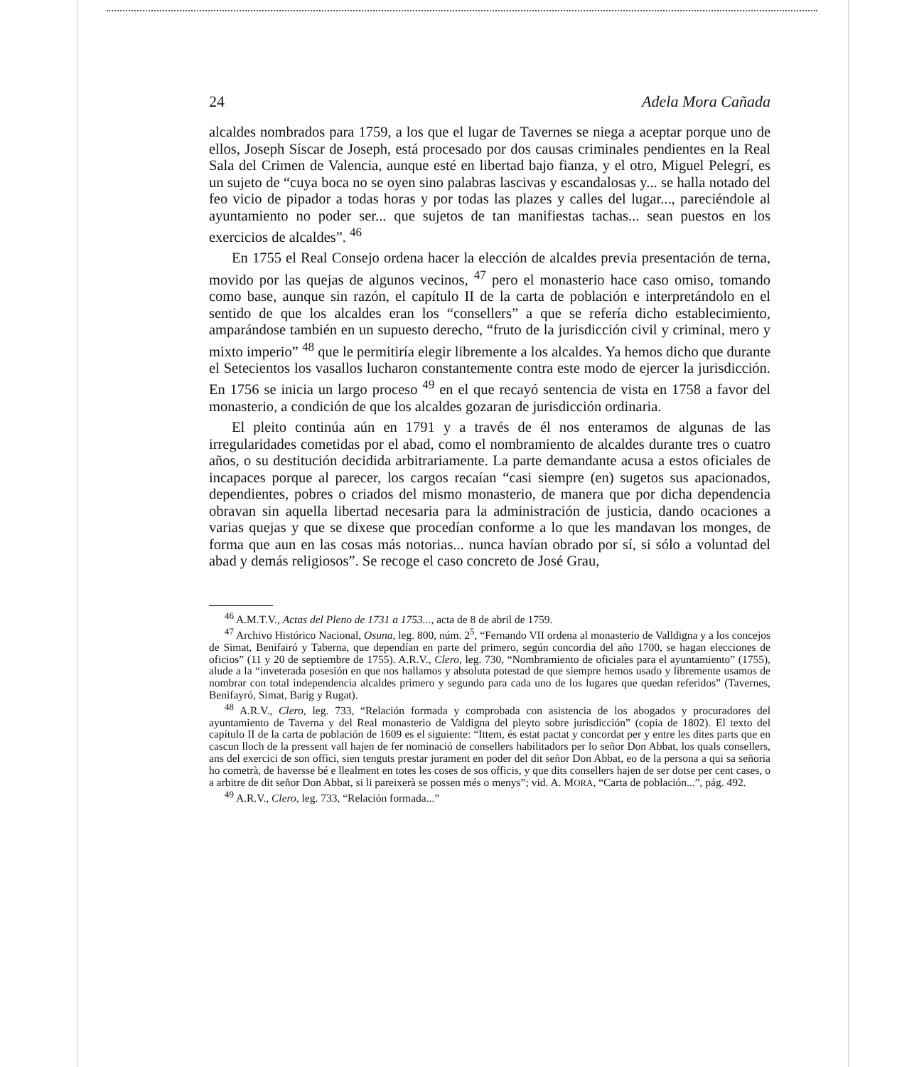24 Adela Mora Cañada
alcaldes nombrados para 1759, a los que el lugar de Tavernes se niega a aceptar porque uno de ellos, Joseph Síscar de Joseph, está procesado por dos causas criminales pendientes en la Real Sala del Crimen de Valencia, aunque esté en libertad bajo fianza, y el otro, Miguel Pelegrí, es un sujeto de “cuya boca no se oyen sino palabras lascivas y escandalosas y... se halla notado del feo vicio de pipador a todas horas y por todas las plazes y calles del lugar..., pareciéndole al ayuntamiento no poder ser... que sujetos de tan manifiestas tachas... sean puestos en los exercicios de alcaldes”. <sup>46</sup>
En 1755 el Real Consejo ordena hacer la elección de alcaldes previa presentación de terna, movido por las quejas de algunos vecinos, <sup>47</sup> pero el monasterio hace caso omiso, tomando como base, aunque sin razón, el capítulo II de la carta de población e interpretándolo en el sentido de que los alcaldes eran los “consellers” a que se refería dicho establecimiento, amparándose también en un supuesto derecho, “fruto de la jurisdicción civil y criminal, mero y mixto imperio” <sup>48</sup> que le permitiría elegir libremente a los alcaldes. Ya hemos dicho que durante el Setecientos los vasallos lucharon constantemente contra este modo de ejercer la jurisdicción. En 1756 se inicia un largo proceso <sup>49</sup> en el que recayó sentencia de vista en 1758 a favor del monasterio, a condición de que los alcaldes gozaran de jurisdicción ordinaria.
El pleito continúa aún en 1791 y a través de él nos enteramos de algunas de las irregularidades cometidas por el abad, como el nombramiento de alcaldes durante tres o cuatro años, o su destitución decidida arbitrariamente. La parte demandante acusa a estos oficiales de incapaces porque al parecer, los cargos recaían “casi siempre (en) sugetos sus apacionados, dependientes, pobres o criados del mismo monasterio, de manera que por dicha dependencia obravan sin aquella libertad necesaria para la administración de justicia, dando ocaciones a varias quejas y que se dixese que procedían conforme a lo que les mandavan los monges, de forma que aun en las cosas más notorias... nunca havían obrado por sí, si sólo a voluntad del abad y demás religiosos”. Se recoge el caso concreto de José Grau,
<sup>46</sup> A.M.T.V., Actas del Pleno de 1731 a 1753..., acta de 8 de abril de 1759.
<sup>47</sup> Archivo Histórico Nacional, Osuna, leg. 800, núm. 2<sup>5</sup>, “Fernando VII ordena al monasterio de Valldigna y a los concejos de Simat, Benifairó y Taberna, que dependían en parte del primero, según concordia del año 1700, se hagan elecciones de oficios” (11 y 20 de septiembre de 1755). A.R.V., Clero, leg. 730, “Nombramiento de oficiales para el ayuntamiento” (1755), alude a la “inveterada posesión en que nos hallamos y absoluta potestad de que siempre hemos usado y libremente usamos de nombrar con total independencia alcaldes primero y segundo para cada uno de los lugares que quedan referidos” (Tavernes, Benifayró, Simat, Barig y Rugat).
<sup>48</sup> A.R.V., Clero, leg. 733, “Relación formada y comprobada con asistencia de los abogados y procuradores del ayuntamiento de Taverna y del Real monasterio de Valdigna del pleyto sobre jurisdicción” (copia de 1802). El texto del capítulo II de la carta de población de 1609 es el siguiente: “Ittem, és estat pactat y concordat per y entre les dites parts que en cascun lloch de la pressent vall hajen de fer nominació de consellers habilitadors per lo señor Don Abbat, los quals consellers, ans del exercici de son offici, sien tenguts prestar jurament en poder del dit señor Don Abbat, eo de la persona a qui sa señoria ho cometrà, de haversse bé e llealment en totes les coses de sos officis, y que dits consellers hajen de ser dotse per cent cases, o a arbitre de dit señor Don Abbat, si li pareixerà se possen més o menys”; vid. A. MORA, “Carta de población...”, pág. 492.
<sup>49</sup> A.R.V., Clero, leg. 733, “Relación formada...”